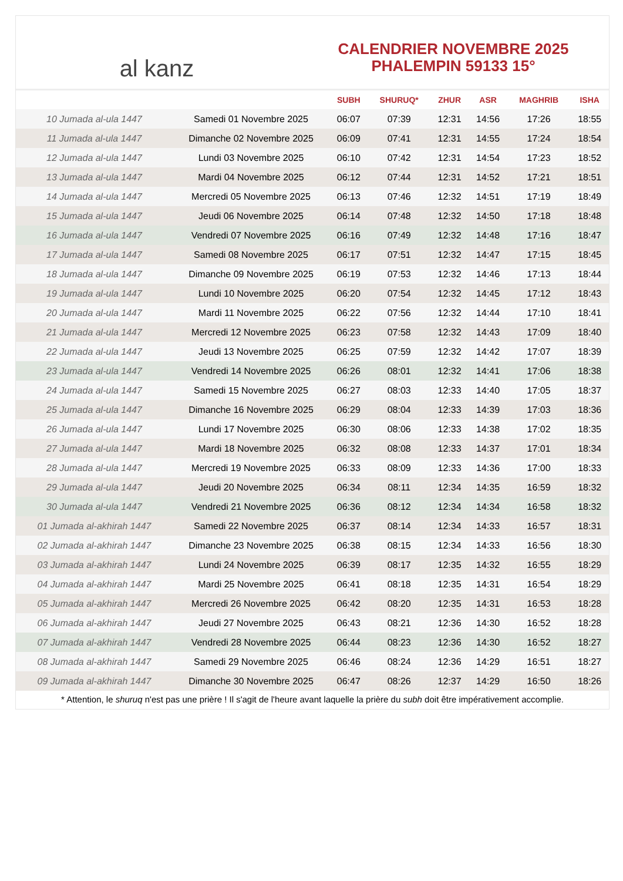al kanz
CALENDRIER NOVEMBRE 2025
PHALEMPIN 59133 15°
| | | SUBH | SHURUQ* | ZHUR | ASR | MAGHRIB | ISHA |
| --- | --- | --- | --- | --- | --- | --- | --- |
| 10 Jumada al-ula 1447 | Samedi 01 Novembre 2025 | 06:07 | 07:39 | 12:31 | 14:56 | 17:26 | 18:55 |
| 11 Jumada al-ula 1447 | Dimanche 02 Novembre 2025 | 06:09 | 07:41 | 12:31 | 14:55 | 17:24 | 18:54 |
| 12 Jumada al-ula 1447 | Lundi 03 Novembre 2025 | 06:10 | 07:42 | 12:31 | 14:54 | 17:23 | 18:52 |
| 13 Jumada al-ula 1447 | Mardi 04 Novembre 2025 | 06:12 | 07:44 | 12:31 | 14:52 | 17:21 | 18:51 |
| 14 Jumada al-ula 1447 | Mercredi 05 Novembre 2025 | 06:13 | 07:46 | 12:32 | 14:51 | 17:19 | 18:49 |
| 15 Jumada al-ula 1447 | Jeudi 06 Novembre 2025 | 06:14 | 07:48 | 12:32 | 14:50 | 17:18 | 18:48 |
| 16 Jumada al-ula 1447 | Vendredi 07 Novembre 2025 | 06:16 | 07:49 | 12:32 | 14:48 | 17:16 | 18:47 |
| 17 Jumada al-ula 1447 | Samedi 08 Novembre 2025 | 06:17 | 07:51 | 12:32 | 14:47 | 17:15 | 18:45 |
| 18 Jumada al-ula 1447 | Dimanche 09 Novembre 2025 | 06:19 | 07:53 | 12:32 | 14:46 | 17:13 | 18:44 |
| 19 Jumada al-ula 1447 | Lundi 10 Novembre 2025 | 06:20 | 07:54 | 12:32 | 14:45 | 17:12 | 18:43 |
| 20 Jumada al-ula 1447 | Mardi 11 Novembre 2025 | 06:22 | 07:56 | 12:32 | 14:44 | 17:10 | 18:41 |
| 21 Jumada al-ula 1447 | Mercredi 12 Novembre 2025 | 06:23 | 07:58 | 12:32 | 14:43 | 17:09 | 18:40 |
| 22 Jumada al-ula 1447 | Jeudi 13 Novembre 2025 | 06:25 | 07:59 | 12:32 | 14:42 | 17:07 | 18:39 |
| 23 Jumada al-ula 1447 | Vendredi 14 Novembre 2025 | 06:26 | 08:01 | 12:32 | 14:41 | 17:06 | 18:38 |
| 24 Jumada al-ula 1447 | Samedi 15 Novembre 2025 | 06:27 | 08:03 | 12:33 | 14:40 | 17:05 | 18:37 |
| 25 Jumada al-ula 1447 | Dimanche 16 Novembre 2025 | 06:29 | 08:04 | 12:33 | 14:39 | 17:03 | 18:36 |
| 26 Jumada al-ula 1447 | Lundi 17 Novembre 2025 | 06:30 | 08:06 | 12:33 | 14:38 | 17:02 | 18:35 |
| 27 Jumada al-ula 1447 | Mardi 18 Novembre 2025 | 06:32 | 08:08 | 12:33 | 14:37 | 17:01 | 18:34 |
| 28 Jumada al-ula 1447 | Mercredi 19 Novembre 2025 | 06:33 | 08:09 | 12:33 | 14:36 | 17:00 | 18:33 |
| 29 Jumada al-ula 1447 | Jeudi 20 Novembre 2025 | 06:34 | 08:11 | 12:34 | 14:35 | 16:59 | 18:32 |
| 30 Jumada al-ula 1447 | Vendredi 21 Novembre 2025 | 06:36 | 08:12 | 12:34 | 14:34 | 16:58 | 18:32 |
| 01 Jumada al-akhirah 1447 | Samedi 22 Novembre 2025 | 06:37 | 08:14 | 12:34 | 14:33 | 16:57 | 18:31 |
| 02 Jumada al-akhirah 1447 | Dimanche 23 Novembre 2025 | 06:38 | 08:15 | 12:34 | 14:33 | 16:56 | 18:30 |
| 03 Jumada al-akhirah 1447 | Lundi 24 Novembre 2025 | 06:39 | 08:17 | 12:35 | 14:32 | 16:55 | 18:29 |
| 04 Jumada al-akhirah 1447 | Mardi 25 Novembre 2025 | 06:41 | 08:18 | 12:35 | 14:31 | 16:54 | 18:29 |
| 05 Jumada al-akhirah 1447 | Mercredi 26 Novembre 2025 | 06:42 | 08:20 | 12:35 | 14:31 | 16:53 | 18:28 |
| 06 Jumada al-akhirah 1447 | Jeudi 27 Novembre 2025 | 06:43 | 08:21 | 12:36 | 14:30 | 16:52 | 18:28 |
| 07 Jumada al-akhirah 1447 | Vendredi 28 Novembre 2025 | 06:44 | 08:23 | 12:36 | 14:30 | 16:52 | 18:27 |
| 08 Jumada al-akhirah 1447 | Samedi 29 Novembre 2025 | 06:46 | 08:24 | 12:36 | 14:29 | 16:51 | 18:27 |
| 09 Jumada al-akhirah 1447 | Dimanche 30 Novembre 2025 | 06:47 | 08:26 | 12:37 | 14:29 | 16:50 | 18:26 |
* Attention, le shuruq n'est pas une prière ! Il s'agit de l'heure avant laquelle la prière du subh doit être impérativement accomplie.